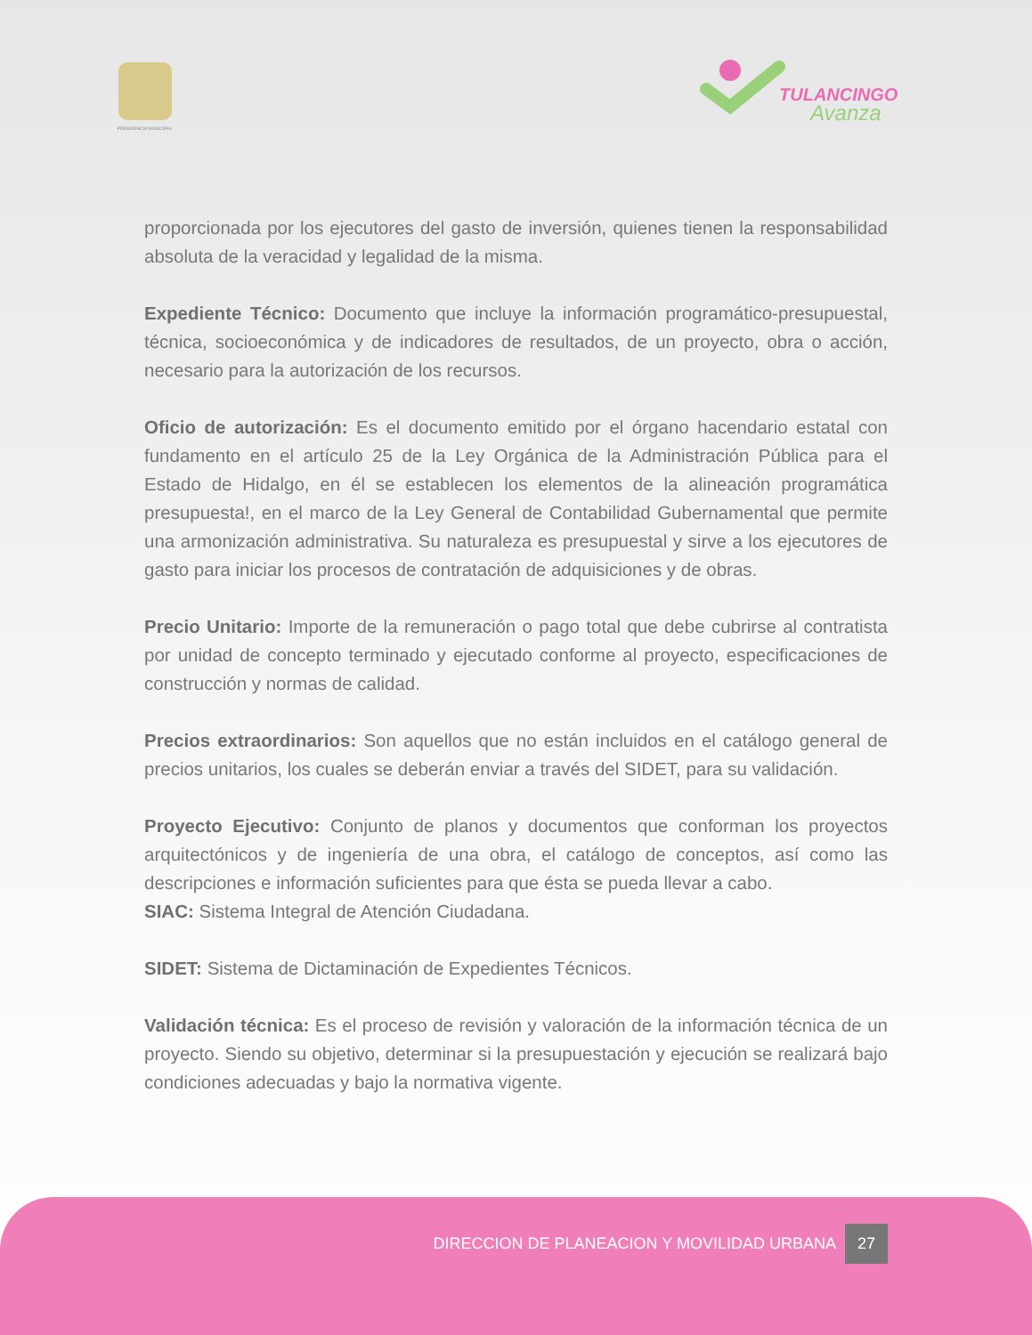PRESIDENCIA MUNICIPAL TULANCINGO
Avanza
proporcionada por los ejecutores del gasto de inversión, quienes tienen la responsabilidad absoluta de la veracidad y legalidad de la misma.
Expediente Técnico: Documento que incluye la información programático-presupuestal, técnica, socioeconómica y de indicadores de resultados, de un proyecto, obra o acción, necesario para la autorización de los recursos.
Oficio de autorización: Es el documento emitido por el órgano hacendario estatal con fundamento en el artículo 25 de la Ley Orgánica de la Administración Pública para el Estado de Hidalgo, en él se establecen los elementos de la alineación programática presupuesta!, en el marco de la Ley General de Contabilidad Gubernamental que permite una armonización administrativa. Su naturaleza es presupuestal y sirve a los ejecutores de gasto para iniciar los procesos de contratación de adquisiciones y de obras.
Precio Unitario: Importe de la remuneración o pago total que debe cubrirse al contratista por unidad de concepto terminado y ejecutado conforme al proyecto, especificaciones de construcción y normas de calidad.
Precios extraordinarios: Son aquellos que no están incluidos en el catálogo general de precios unitarios, los cuales se deberán enviar a través del SIDET, para su validación.
Proyecto Ejecutivo: Conjunto de planos y documentos que conforman los proyectos arquitectónicos y de ingeniería de una obra, el catálogo de conceptos, así como las descripciones e información suficientes para que ésta se pueda llevar a cabo.
SIAC: Sistema Integral de Atención Ciudadana.
SIDET: Sistema de Dictaminación de Expedientes Técnicos.
Validación técnica: Es el proceso de revisión y valoración de la información técnica de un proyecto. Siendo su objetivo, determinar si la presupuestación y ejecución se realizará bajo condiciones adecuadas y bajo la normativa vigente.
DIRECCION DE PLANEACION Y MOVILIDAD URBANA 27